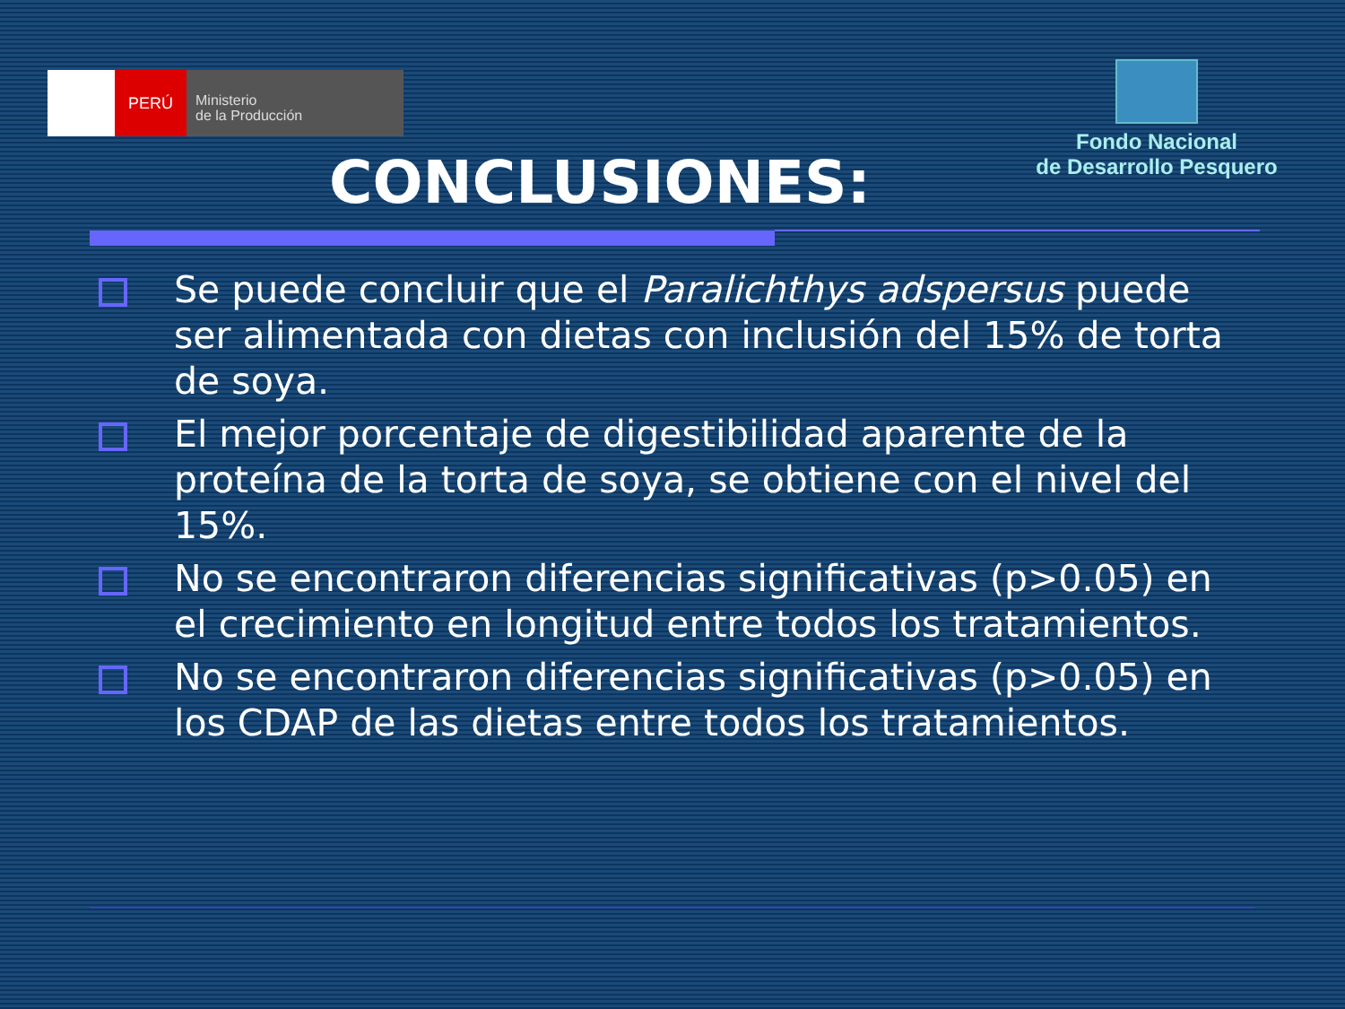PERÚ
Ministerio
de la Producción
Fondo Nacional
de Desarrollo Pesquero
CONCLUSIONES:
Se puede concluir que el Paralichthys adspersus puede ser alimentada con dietas con inclusión del 15% de torta de soya.
El mejor porcentaje de digestibilidad aparente de la proteína de la torta de soya, se obtiene con el nivel del 15%.
No se encontraron diferencias significativas (p>0.05) en el crecimiento en longitud entre todos los tratamientos.
No se encontraron diferencias significativas (p>0.05) en los CDAP de las dietas entre todos los tratamientos.